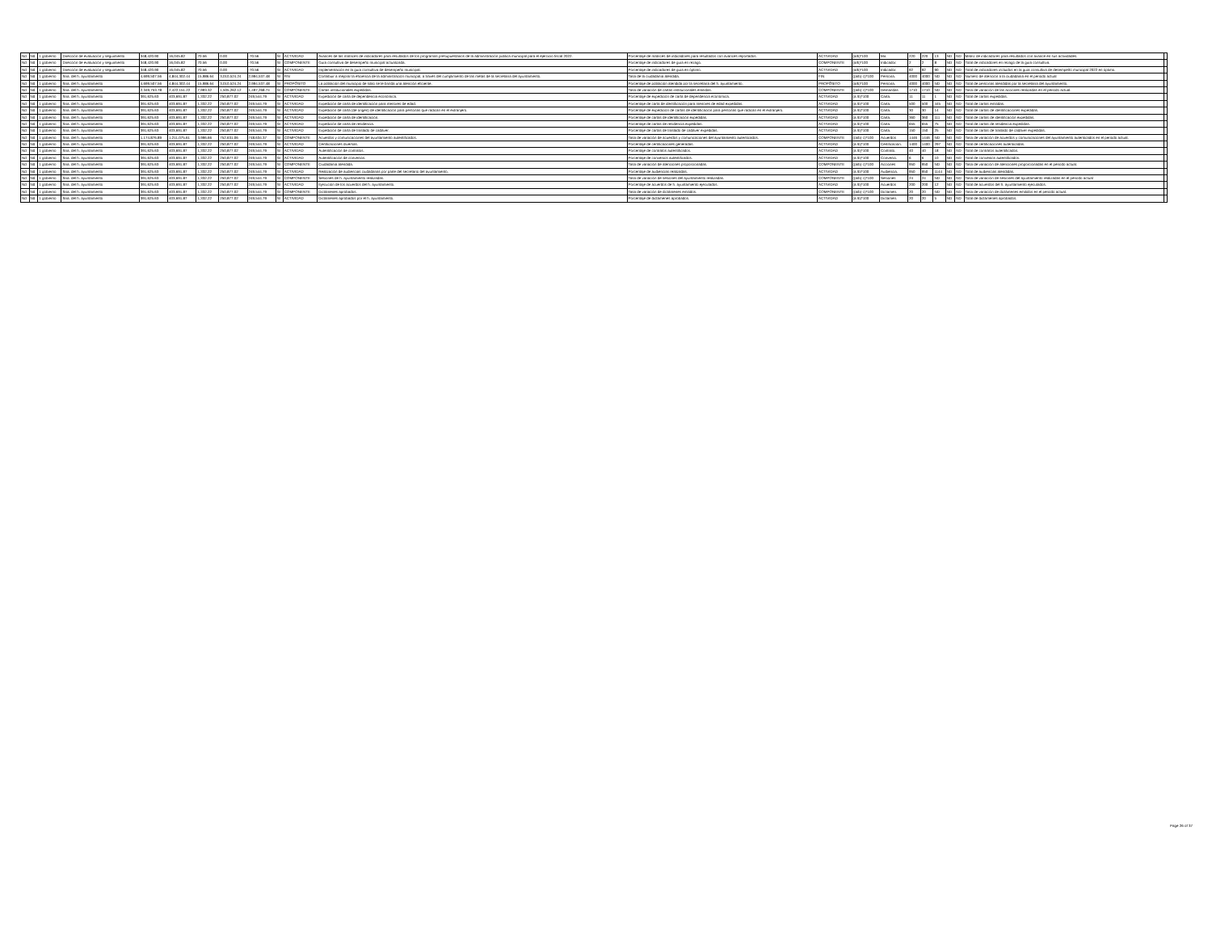| Nd | Nd | 1 gobierno | Dirección de evaluación y seguimiento | 348,420.90 | 16,045.82 | 70.56 | 0.00 | -70.56 | SI | ACTIVIDAD | Avances de las matrices de indicadores para resultados de los programas presupuestarios de la administración pública municipal para el ejercicio fiscal 2022. | Porcentaje de matrices de indicadores para resultados con avances reportados. | ACTIVIDAD | (a/b)*100 | Mir. | 220 | 220 | 13 | ND | ND | Matriz de indicadores para resultados con avance en sus actividades. | |
| Nd | Nd | 1 gobierno | Dirección de evaluación y seguimiento | 348,420.90 | 16,045.82 | 70.56 | 0.00 | -70.56 | SI | COMPONENTE | Guía consultiva de desempeño municipal actualizada. | Porcentaje de indicadores de guía en rezago. | COMPONENTE | (a/b)*100 | Indicador. | 2 | 2 | 8 | ND | ND | Total de indicadores en rezago de la guía consultiva. | |
| Nd | Nd | 1 gobierno | Dirección de evaluación y seguimiento | 348,420.90 | 16,045.82 | 70.56 | 0.00 | -70.56 | SI | ACTIVIDAD | Implementación en la guía consultiva de desempeño municipal. | Porcentaje de indicadores de guía en óptimo. | ACTIVIDAD | (a/b)*100 | Indicador. | 92 | 92 | 90 | ND | ND | Total de indicadores incluidos en la guía consultiva de desempeño municipal 2022 en óptimo. | |
| Nd | Nd | 1 gobierno | Sria. del h. ayuntamiento | 4,699,507.56 | 4,844,302.44 | 15,986.64 | 3,010,524.24 | 2,994,537.48 | SI | FIN | Contribuir a mejorar la eficiencia de la administración municipal, a través del cumplimiento de las metas de la secretaría del ayuntamiento. | Tasa de la ciudadanía atendida. | FIN | ((a/b)-1)*100 | Persona. | 4000 | 4000 | ND | ND | ND | Número de atención a la ciudadanía en el periodo actual | |
| Nd | Nd | 1 gobierno | Sria. del h. ayuntamiento | 4,699,507.56 | 4,844,302.44 | 15,986.64 | 3,010,524.24 | 2,994,537.48 | SI | PROPÓSITO | La población del municipio de silao se le brinda una atención eficiente. | Porcentaje de población atendida por la secretaría del h. ayuntamiento. | PROPÓSITO | (a/b)*100 | Persona. | 4000 | 4000 | ND | ND | ND | Total de personas atendidas por la secretaría del ayuntamiento. | |
| Nd | Nd | 1 gobierno | Sria. del h. ayuntamiento | 2,349,753.78 | 2,422,151.22 | 7,993.32 | 1,505,262.12 | 1,497,268.74 | SI | COMPONENTE | Cartas institucionales expedidas. | Tasa de variación de cartas institucionales emitidas. | COMPONENTE | ((a/b)-1)*100 | Demandas | 1710 | 1710 | ND | ND | ND | Tasa de variación de las acciones realizadas en el periodo actual. | |
| Nd | Nd | 1 gobierno | Sria. del h. ayuntamiento | 391,625.63 | 403,691.87 | 1,332.22 | 250,877.02 | 249,544.79 | SI | ACTIVIDAD | Expedición de carta de dependencia económica. | Porcentaje de expedición de carta de dependencia económica. | ACTIVIDAD | (a /b)*100 | Carta. | 11 | 11 | 1 | ND | ND | Total de cartas expedidas. | |
| Nd | Nd | 1 gobierno | Sria. del h. ayuntamiento | 391,625.63 | 403,691.87 | 1,332.22 | 250,877.02 | 249,544.79 | SI | ACTIVIDAD | Expedición de carta de identificación para menores de edad. | Porcentaje de carta de identificación para menores de edad expedidas. | ACTIVIDAD | (a /b)*100 | Carta, | 500 | 500 | 445 | ND | ND | Total de cartas emitidas. | |
| Nd | Nd | 1 gobierno | Sria. del h. ayuntamiento | 391,625.63 | 403,691.87 | 1,332.22 | 250,877.02 | 249,544.79 | SI | ACTIVIDAD | Expedición de carta (de origen) de identificación para personas que radican en el extranjero. | Porcentaje de expedición de cartas de identificación para personas que radican en el extranjero. | ACTIVIDAD | (a /b)*100 | Carta. | 30 | 30 | 14 | ND | ND | Total de cartas de identificaciones expedidas. | |
| Nd | Nd | 1 gobierno | Sria. del h. ayuntamiento | 391,625.63 | 403,691.87 | 1,332.22 | 250,877.02 | 249,544.79 | SI | ACTIVIDAD | Expedición de carta de identificación. | Porcentaje de cartas de identificación expedidas. | ACTIVIDAD | (a /b)*100 | Carta. | 360 | 360 | 111 | ND | ND | Total de cartas de identificación expedidas. | |
| Nd | Nd | 1 gobierno | Sria. del h. ayuntamiento | 391,625.63 | 403,691.87 | 1,332.22 | 250,877.02 | 249,544.79 | SI | ACTIVIDAD | Expedición de carta de residencia. | Porcentaje de cartas de residencia expedidas. | ACTIVIDAD | (a /b)*100 | Carta. | 655 | 655 | 75 | ND | ND | Total de cartas de residencia expedidas. | |
| Nd | Nd | 1 gobierno | Sria. del h. ayuntamiento | 391,625.63 | 403,691.87 | 1,332.22 | 250,877.02 | 249,544.79 | SI | ACTIVIDAD | Expedición de carta de traslado de cadáver. | Porcentaje de cartas de traslado de cadáver expedidas. | ACTIVIDAD | (a /b)*100 | Carta. | 150 | 150 | 25 | ND | ND | Total de cartas de traslado de cadáver expedidas. | |
| Nd | Nd | 1 gobierno | Sria. del h. ayuntamiento | 1,174,876.89 | 1,211,075.61 | 3,996.66 | 752,631.06 | 748,634.37 | SI | COMPONENTE | Acuerdos y comunicaciones del ayuntamiento autentificados. | Tasa de variación de acuerdos y comunicaciones del ayuntamiento autenticados. | COMPONENTE | ((a/b)-1)*100 | Acuerdos | 1446 | 1446 | ND | ND | ND | Tasa de variación de acuerdos y comunicaciones del ayuntamiento autenticados en el periodo actual. | |
| Nd | Nd | 1 gobierno | Sria. del h. ayuntamiento | 391,625.63 | 403,691.87 | 1,332.22 | 250,877.02 | 249,544.79 | SI | ACTIVIDAD | Certificaciones diversas. | Porcentaje de certificaciones generadas. | ACTIVIDAD | (a /b)*100 | Certificación. | 1400 | 1400 | 297 | ND | ND | Total de certificaciones autenticadas. | |
| Nd | Nd | 1 gobierno | Sria. del h. ayuntamiento | 391,625.63 | 403,691.87 | 1,332.22 | 250,877.02 | 249,544.79 | SI | ACTIVIDAD | Autentificación de contratos. | Porcentaje de contratos autentificados. | ACTIVIDAD | (a /b)*100 | Contrato. | 40 | 40 | 18 | ND | ND | Total de contratos autentificados. | |
| Nd | Nd | 1 gobierno | Sria. del h. ayuntamiento | 391,625.63 | 403,691.87 | 1,332.22 | 250,877.02 | 249,544.79 | SI | ACTIVIDAD | Autentificación de convenios. | Porcentaje de convenios autentificados. | ACTIVIDAD | (a /b)*100 | Convenio. | 6 | 6 | 10 | ND | ND | Total de convenios autentificados. | |
| Nd | Nd | 1 gobierno | Sria. del h. ayuntamiento | 391,625.63 | 403,691.87 | 1,332.22 | 250,877.02 | 249,544.79 | SI | COMPONENTE | Ciudadanía atendida. | Tasa de variación de atenciones proporcionadas. | COMPONENTE | ((a/b)-1)*100 | Acciones | 950 | 950 | ND | ND | ND | Tasa de variación de atenciones proporcionadas en el periodo actual. | |
| Nd | Nd | 1 gobierno | Sria. del h. ayuntamiento | 391,625.63 | 403,691.87 | 1,332.22 | 250,877.02 | 249,544.79 | SI | ACTIVIDAD | Realización de audiencias ciudadanas por parte del secretario del ayuntamiento. | Porcentaje de audiencias realizadas. | ACTIVIDAD | (a /b)*100 | Audiencia. | 950 | 950 | 1144 | ND | ND | Total de audiencias atendidas. | |
| Nd | Nd | 1 gobierno | Sria. del h. ayuntamiento | 391,625.63 | 403,691.87 | 1,332.22 | 250,877.02 | 249,544.79 | SI | COMPONENTE | Sesiones de h. ayuntamiento realizadas. | Tasa de variación de sesiones del ayuntamiento realizadas. | COMPONENTE | ((a/b)-1)*100 | Sesiones | 24 | 24 | ND | ND | ND | Tasa de variación de sesiones del ayuntamiento realizadas en el periodo actual | |
| Nd | Nd | 1 gobierno | Sria. del h. ayuntamiento | 391,625.63 | 403,691.87 | 1,332.22 | 250,877.02 | 249,544.79 | SI | ACTIVIDAD | Ejecución de los acuerdos del h. ayuntamiento. | Porcentaje de acuerdos de h. ayuntamiento ejecutados. | ACTIVIDAD | (a /b)*100 | Acuerdos | 200 | 200 | 12 | ND | ND | Total de acuerdos del h. ayuntamiento ejecutados. | |
| Nd | Nd | 1 gobierno | Sria. del h. ayuntamiento | 391,625.63 | 403,691.87 | 1,332.22 | 250,877.02 | 249,544.79 | SI | COMPONENTE | Dictámenes aprobados. | Tasa de variación de dictámenes emitidos. | COMPONENTE | ((a/b)-1)*100 | Dictamen. | 20 | 20 | ND | ND | ND | Tasa de variación de dictámenes emitidos en el periodo actual. | |
| Nd | Nd | 1 gobierno | Sria. del h. ayuntamiento | 391,625.63 | 403,691.87 | 1,332.22 | 250,877.02 | 249,544.79 | SI | ACTIVIDAD | Dictámenes aprobados por el h. ayuntamiento. | Porcentaje de dictámenes aprobados. | ACTIVIDAD | (a /b)*100 | Dictamen. | 20 | 20 | 5 | ND | ND | Total de dictámenes aprobados. | |
Page 26 of 37